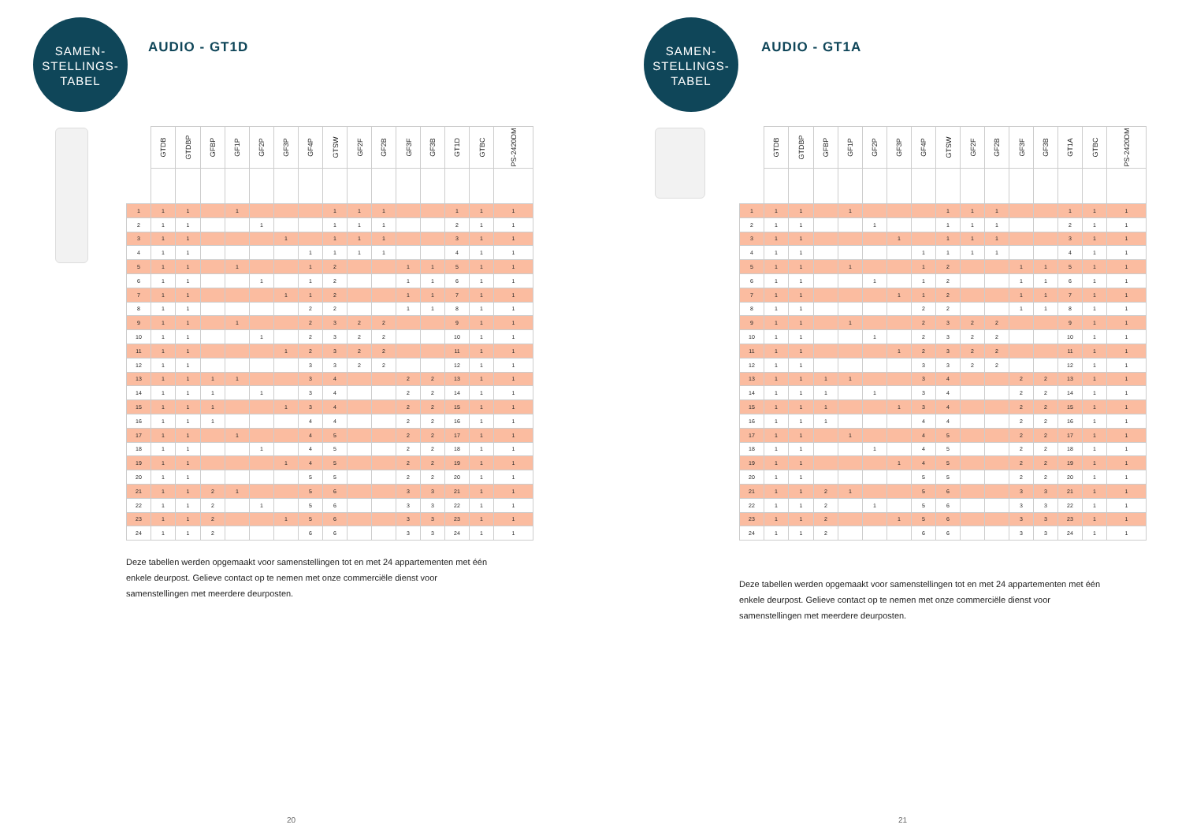SAMEN-
STELLINGS-
TABEL
AUDIO - GT1D
| | GTDB | GTDBP | GFBP | GF1P | GF2P | GF3P | GF4P | GTSW | GF2F | GF2B | GF3F | GF3B | GT1D | GTBC | PS-2420DM |
| 1 | 1 | 1 | | 1 | | | | 1 | 1 | 1 | | | 1 | 1 | 1 |
| 2 | 1 | 1 | | | 1 | | | 1 | 1 | 1 | | | 2 | 1 | 1 |
| 3 | 1 | 1 | | | | 1 | | 1 | 1 | 1 | | | 3 | 1 | 1 |
| 4 | 1 | 1 | | | | | 1 | 1 | 1 | 1 | | | 4 | 1 | 1 |
| 5 | 1 | 1 | | 1 | | | 1 | 2 | | | 1 | 1 | 5 | 1 | 1 |
| 6 | 1 | 1 | | | 1 | | 1 | 2 | | | 1 | 1 | 6 | 1 | 1 |
| 7 | 1 | 1 | | | | 1 | 1 | 2 | | | 1 | 1 | 7 | 1 | 1 |
| 8 | 1 | 1 | | | | | 2 | 2 | | | 1 | 1 | 8 | 1 | 1 |
| 9 | 1 | 1 | | 1 | | | 2 | 3 | 2 | 2 | | | 9 | 1 | 1 |
| 10 | 1 | 1 | | | 1 | | 2 | 3 | 2 | 2 | | | 10 | 1 | 1 |
| 11 | 1 | 1 | | | | 1 | 2 | 3 | 2 | 2 | | | 11 | 1 | 1 |
| 12 | 1 | 1 | | | | | 3 | 3 | 2 | 2 | | | 12 | 1 | 1 |
| 13 | 1 | 1 | 1 | 1 | | | 3 | 4 | | | 2 | 2 | 13 | 1 | 1 |
| 14 | 1 | 1 | 1 | | 1 | | 3 | 4 | | | 2 | 2 | 14 | 1 | 1 |
| 15 | 1 | 1 | 1 | | | 1 | 3 | 4 | | | 2 | 2 | 15 | 1 | 1 |
| 16 | 1 | 1 | 1 | | | | 4 | 4 | | | 2 | 2 | 16 | 1 | 1 |
| 17 | 1 | 1 | | 1 | | | 4 | 5 | | | 2 | 2 | 17 | 1 | 1 |
| 18 | 1 | 1 | | | 1 | | 4 | 5 | | | 2 | 2 | 18 | 1 | 1 |
| 19 | 1 | 1 | | | | 1 | 4 | 5 | | | 2 | 2 | 19 | 1 | 1 |
| 20 | 1 | 1 | | | | | 5 | 5 | | | 2 | 2 | 20 | 1 | 1 |
| 21 | 1 | 1 | 2 | 1 | | | 5 | 6 | | | 3 | 3 | 21 | 1 | 1 |
| 22 | 1 | 1 | 2 | | 1 | | 5 | 6 | | | 3 | 3 | 22 | 1 | 1 |
| 23 | 1 | 1 | 2 | | | 1 | 5 | 6 | | | 3 | 3 | 23 | 1 | 1 |
| 24 | 1 | 1 | 2 | | | | 6 | 6 | | | 3 | 3 | 24 | 1 | 1 |
Deze tabellen werden opgemaakt voor samenstellingen tot en met 24 appartementen met één enkele deurpost. Gelieve contact op te nemen met onze commerciële dienst voor samenstellingen met meerdere deurposten.
20
SAMEN-
STELLINGS-
TABEL
AUDIO - GT1A
| | GTDB | GTDBP | GFBP | GF1P | GF2P | GF3P | GF4P | GTSW | GF2F | GF2B | GF3F | GF3B | GT1A | GTBC | PS-2420DM |
| 1 | 1 | 1 | | 1 | | | | 1 | 1 | 1 | | | 1 | 1 | 1 |
| 2 | 1 | 1 | | | 1 | | | 1 | 1 | 1 | | | 2 | 1 | 1 |
| 3 | 1 | 1 | | | | 1 | | 1 | 1 | 1 | | | 3 | 1 | 1 |
| 4 | 1 | 1 | | | | | 1 | 1 | 1 | 1 | | | 4 | 1 | 1 |
| 5 | 1 | 1 | | 1 | | | 1 | 2 | | | 1 | 1 | 5 | 1 | 1 |
| 6 | 1 | 1 | | | 1 | | 1 | 2 | | | 1 | 1 | 6 | 1 | 1 |
| 7 | 1 | 1 | | | | 1 | 1 | 2 | | | 1 | 1 | 7 | 1 | 1 |
| 8 | 1 | 1 | | | | | 2 | 2 | | | 1 | 1 | 8 | 1 | 1 |
| 9 | 1 | 1 | | 1 | | | 2 | 3 | 2 | 2 | | | 9 | 1 | 1 |
| 10 | 1 | 1 | | | 1 | | 2 | 3 | 2 | 2 | | | 10 | 1 | 1 |
| 11 | 1 | 1 | | | | 1 | 2 | 3 | 2 | 2 | | | 11 | 1 | 1 |
| 12 | 1 | 1 | | | | | 3 | 3 | 2 | 2 | | | 12 | 1 | 1 |
| 13 | 1 | 1 | 1 | 1 | | | 3 | 4 | | | 2 | 2 | 13 | 1 | 1 |
| 14 | 1 | 1 | 1 | | 1 | | 3 | 4 | | | 2 | 2 | 14 | 1 | 1 |
| 15 | 1 | 1 | 1 | | | 1 | 3 | 4 | | | 2 | 2 | 15 | 1 | 1 |
| 16 | 1 | 1 | 1 | | | | 4 | 4 | | | 2 | 2 | 16 | 1 | 1 |
| 17 | 1 | 1 | | 1 | | | 4 | 5 | | | 2 | 2 | 17 | 1 | 1 |
| 18 | 1 | 1 | | | 1 | | 4 | 5 | | | 2 | 2 | 18 | 1 | 1 |
| 19 | 1 | 1 | | | | 1 | 4 | 5 | | | 2 | 2 | 19 | 1 | 1 |
| 20 | 1 | 1 | | | | | 5 | 5 | | | 2 | 2 | 20 | 1 | 1 |
| 21 | 1 | 1 | 2 | 1 | | | 5 | 6 | | | 3 | 3 | 21 | 1 | 1 |
| 22 | 1 | 1 | 2 | | 1 | | 5 | 6 | | | 3 | 3 | 22 | 1 | 1 |
| 23 | 1 | 1 | 2 | | | 1 | 5 | 6 | | | 3 | 3 | 23 | 1 | 1 |
| 24 | 1 | 1 | 2 | | | | 6 | 6 | | | 3 | 3 | 24 | 1 | 1 |
Deze tabellen werden opgemaakt voor samenstellingen tot en met 24 appartementen met één enkele deurpost. Gelieve contact op te nemen met onze commerciële dienst voor samenstellingen met meerdere deurposten.
21